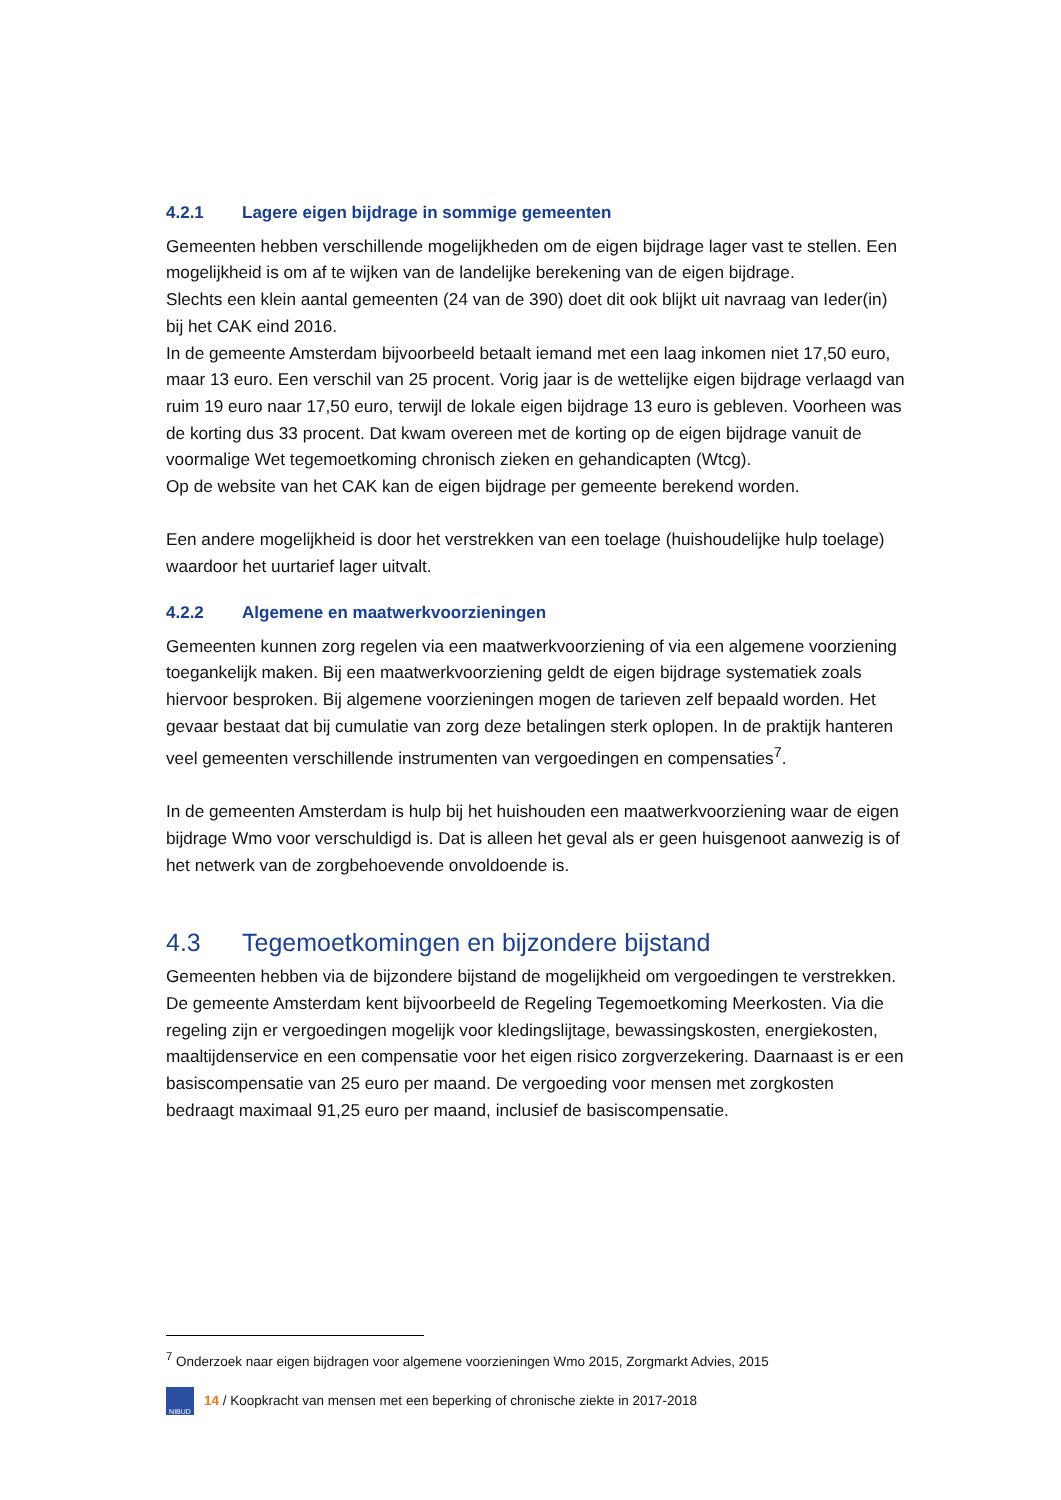4.2.1 Lagere eigen bijdrage in sommige gemeenten
Gemeenten hebben verschillende mogelijkheden om de eigen bijdrage lager vast te stellen. Een mogelijkheid is om af te wijken van de landelijke berekening van de eigen bijdrage.
Slechts een klein aantal gemeenten (24 van de 390) doet dit ook blijkt uit navraag van Ieder(in) bij het CAK eind 2016.
In de gemeente Amsterdam bijvoorbeeld betaalt iemand met een laag inkomen niet 17,50 euro, maar 13 euro. Een verschil van 25 procent. Vorig jaar is de wettelijke eigen bijdrage verlaagd van ruim 19 euro naar 17,50 euro, terwijl de lokale eigen bijdrage 13 euro is gebleven. Voorheen was de korting dus 33 procent. Dat kwam overeen met de korting op de eigen bijdrage vanuit de voormalige Wet tegemoetkoming chronisch zieken en gehandicapten (Wtcg).
Op de website van het CAK kan de eigen bijdrage per gemeente berekend worden.
Een andere mogelijkheid is door het verstrekken van een toelage (huishoudelijke hulp toelage) waardoor het uurtarief lager uitvalt.
4.2.2 Algemene en maatwerkvoorzieningen
Gemeenten kunnen zorg regelen via een maatwerkvoorziening of via een algemene voorziening toegankelijk maken. Bij een maatwerkvoorziening geldt de eigen bijdrage systematiek zoals hiervoor besproken. Bij algemene voorzieningen mogen de tarieven zelf bepaald worden. Het gevaar bestaat dat bij cumulatie van zorg deze betalingen sterk oplopen. In de praktijk hanteren veel gemeenten verschillende instrumenten van vergoedingen en compensaties<sup>7</sup>.
In de gemeenten Amsterdam is hulp bij het huishouden een maatwerkvoorziening waar de eigen bijdrage Wmo voor verschuldigd is. Dat is alleen het geval als er geen huisgenoot aanwezig is of het netwerk van de zorgbehoevende onvoldoende is.
4.3 Tegemoetkomingen en bijzondere bijstand
Gemeenten hebben via de bijzondere bijstand de mogelijkheid om vergoedingen te verstrekken.
De gemeente Amsterdam kent bijvoorbeeld de Regeling Tegemoetkoming Meerkosten. Via die regeling zijn er vergoedingen mogelijk voor kledingslijtage, bewassingskosten, energiekosten, maaltijdenservice en een compensatie voor het eigen risico zorgverzekering. Daarnaast is er een basiscompensatie van 25 euro per maand. De vergoeding voor mensen met zorgkosten bedraagt maximaal 91,25 euro per maand, inclusief de basiscompensatie.
<sup>7</sup> Onderzoek naar eigen bijdragen voor algemene voorzieningen Wmo 2015, Zorgmarkt Advies, 2015
NIBUD
14 / Koopkracht van mensen met een beperking of chronische ziekte in 2017-2018